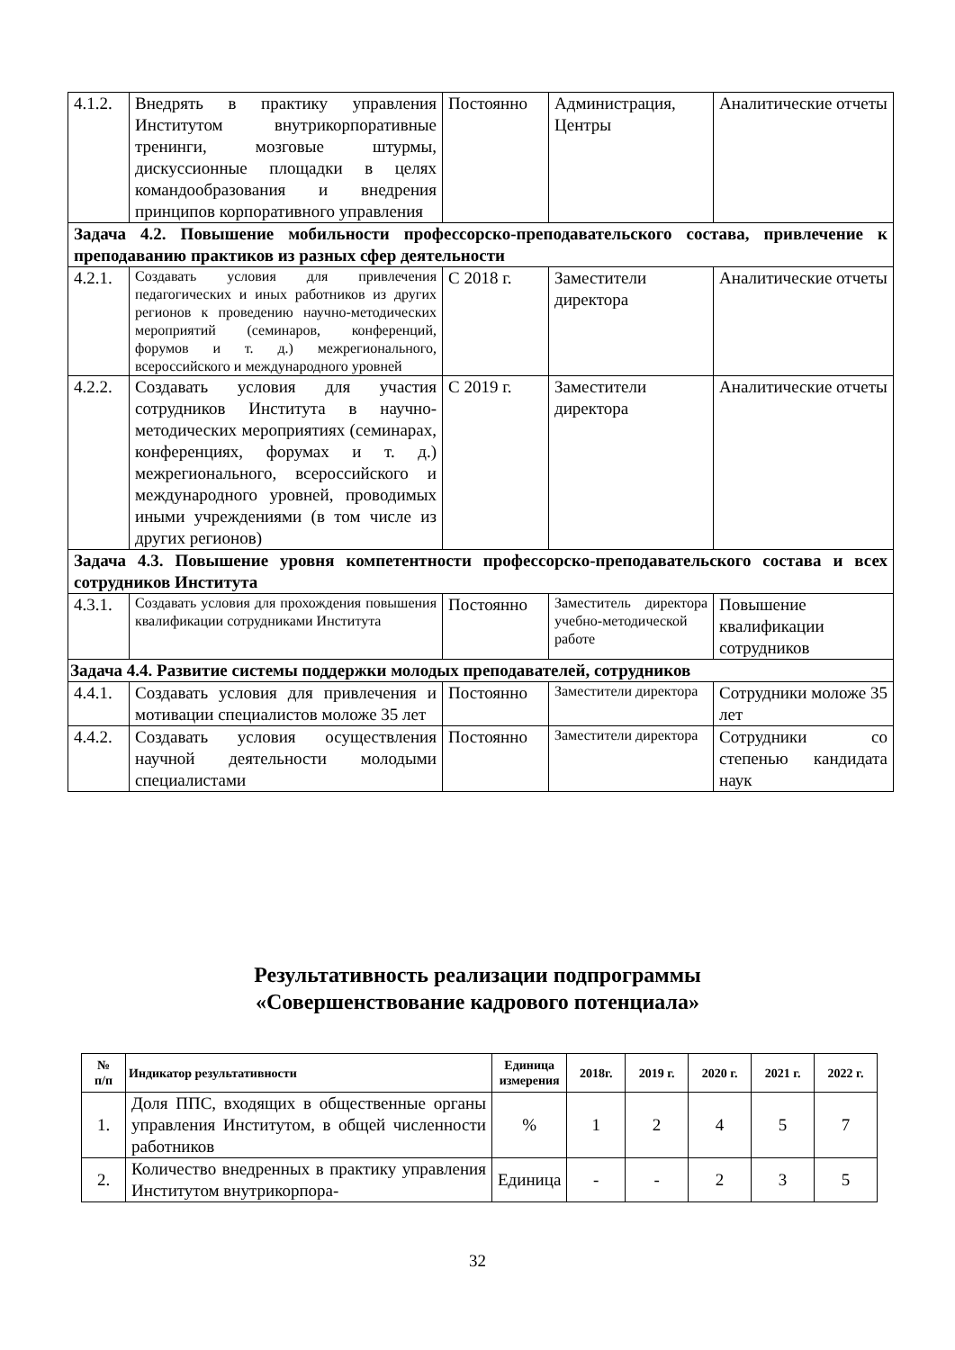| 4.1.2. | Внедрять в практику управления Институтом внутрикорпоративные тренинги, мозговые штурмы, дискуссионные площадки в целях командообразования и внедрения принципов корпоративного управления | Постоянно | Администрация, Центры | Аналитические отчеты |
| Задача 4.2. Повышение мобильности профессорско-преподавательского состава, привлечение к преподаванию практиков из разных сфер деятельности | | | | |
| 4.2.1. | Создавать условия для привлечения педагогических и иных работников из других регионов к проведению научно-методических мероприятий (семинаров, конференций, форумов и т. д.) межрегионального, всероссийского и международного уровней | С 2018 г. | Заместители директора | Аналитические отчеты |
| 4.2.2. | Создавать условия для участия сотрудников Института в научно-методических мероприятиях (семинарах, конференциях, форумах и т. д.) межрегионального, всероссийского и международного уровней, проводимых иными учреждениями (в том числе из других регионов) | С 2019 г. | Заместители директора | Аналитические отчеты |
| Задача 4.3. Повышение уровня компетентности профессорско-преподавательского состава и всех сотрудников Института | | | | |
| 4.3.1. | Создавать условия для прохождения повышения квалификации сотрудниками Института | Постоянно | Заместитель директора учебно-методической работе | Повышение квалификации сотрудников |
| Задача 4.4. Развитие системы поддержки молодых преподавателей, сотрудников | | | | |
| 4.4.1. | Создавать условия для привлечения и мотивации специалистов моложе 35 лет | Постоянно | Заместители директора | Сотрудники моложе 35 лет |
| 4.4.2. | Создавать условия осуществления научной деятельности молодыми специалистами | Постоянно | Заместители директора | Сотрудники со степенью кандидата наук |
Результативность реализации подпрограммы
«Совершенствование кадрового потенциала»
| № п/п | Индикатор результативности | Единица измерения | 2018г. | 2019 г. | 2020 г. | 2021 г. | 2022 г. |
| --- | --- | --- | --- | --- | --- | --- | --- |
| 1. | Доля ППС, входящих в общественные органы управления Институтом, в общей численности работников | % | 1 | 2 | 4 | 5 | 7 |
| 2. | Количество внедренных в практику управления Институтом внутрикорпора- | Единица | - | - | 2 | 3 | 5 |
32